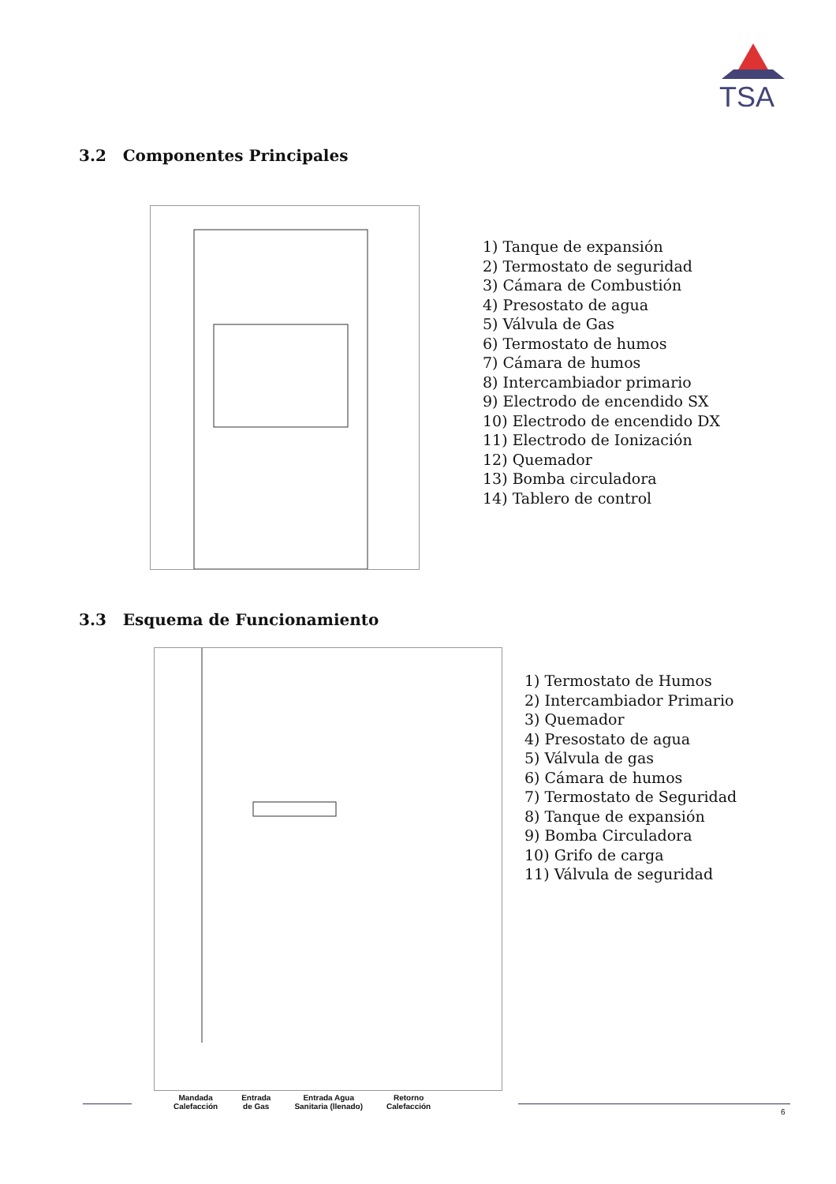TSA
3.2 Componentes Principales
1) Tanque de expansión
2) Termostato de seguridad
3) Cámara de Combustión
4) Presostato de agua
5) Válvula de Gas
6) Termostato de humos
7) Cámara de humos
8) Intercambiador primario
9) Electrodo de encendido SX
10) Electrodo de encendido DX
11) Electrodo de Ionización
12) Quemador
13) Bomba circuladora
14) Tablero de control
3.3 Esquema de Funcionamiento
1) Termostato de Humos
2) Intercambiador Primario
3) Quemador
4) Presostato de agua
5) Válvula de gas
6) Cámara de humos
7) Termostato de Seguridad
8) Tanque de expansión
9) Bomba Circuladora
10) Grifo de carga
11) Válvula de seguridad
Mandada
Calefacción
Entrada
de Gas
Entrada Agua
Sanitaria (llenado)
Retorno
Calefacción
6